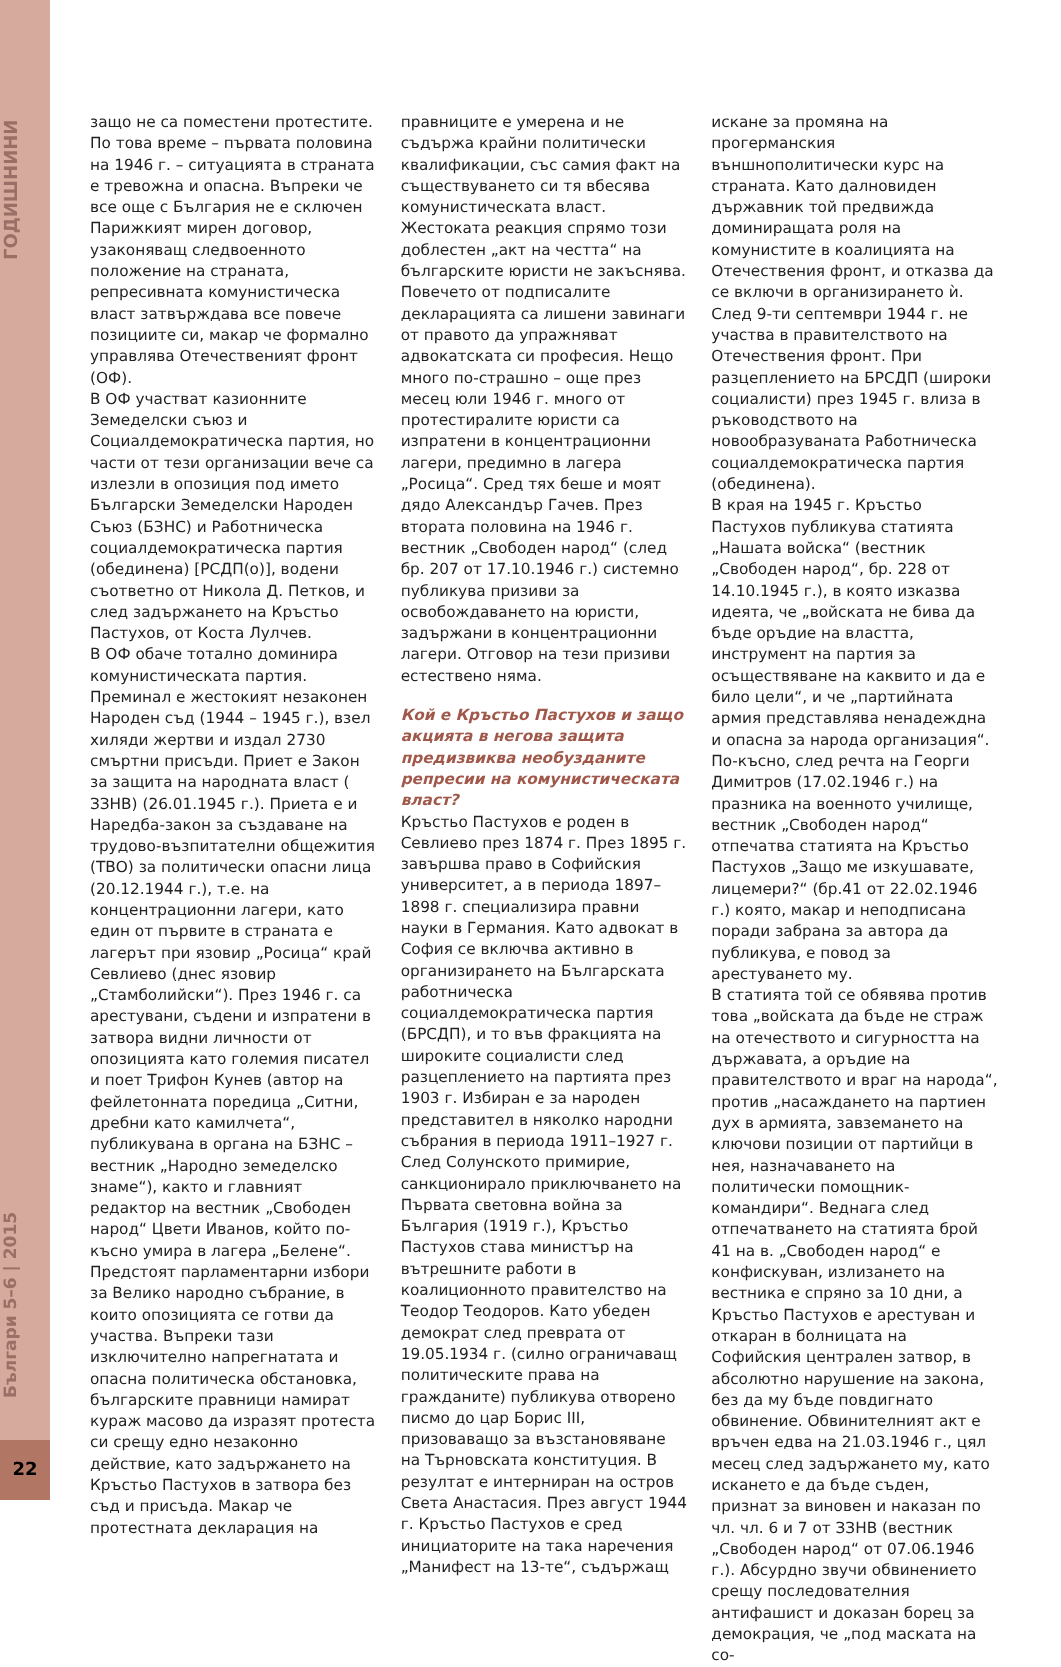ГОДИШНИНИ
Българи 5–6 | 2015
22
защо не са поместени протестите. По това време – първата половина на 1946 г. – ситуацията в страната е тревожна и опасна. Въпреки че все още с България не е сключен Парижкият мирен договор, узаконяващ следвоенното положение на страната, репресивната комунистическа власт затвърждава все повече позициите си, макар че формално управлява Отечественият фронт (ОФ).
В ОФ участват казионните Земеделски съюз и Социалдемократическа партия, но части от тези организации вече са излезли в опозиция под името Български Земеделски Народен Съюз (БЗНС) и Работническа социалдемократическа партия (обединена) [РСДП(о)], водени съответно от Никола Д. Петков, и след задържането на Кръстьо Пастухов, от Коста Лулчев.
В ОФ обаче тотално доминира комунистическата партия. Преминал е жестокият незаконен Народен съд (1944 – 1945 г.), взел хиляди жертви и издал 2730 смъртни присъди. Приет е Закон за защита на народната власт ( ЗЗНВ) (26.01.1945 г.). Приета е и Наредба-закон за създаване на трудово-възпитателни общежития (ТВО) за политически опасни лица (20.12.1944 г.), т.е. на концентрационни лагери, като един от първите в страната е лагерът при язовир „Росица“ край Севлиево (днес язовир „Стамболийски“). През 1946 г. са арестувани, съдени и изпратени в затвора видни личности от опозицията като големия писател и поет Трифон Кунев (автор на фейлетонната поредица „Ситни, дребни като камилчета“, публикувана в органа на БЗНС – вестник „Народно земеделско знаме“), както и главният редактор на вестник „Свободен народ“ Цвети Иванов, който по-късно умира в лагера „Белене“.
Предстоят парламентарни избори за Велико народно събрание, в които опозицията се готви да участва. Въпреки тази изключително напрегнатата и опасна политическа обстановка, българските правници намират кураж масово да изразят протеста си срещу едно незаконно действие, като задържането на Кръстьо Пастухов в затвора без съд и присъда. Макар че протестната декларация на
правниците е умерена и не съдържа крайни политически квалификации, със самия факт на съществуването си тя вбесява комунистическата власт. Жестоката реакция спрямо този доблестен „акт на честта“ на българските юристи не закъснява. Повечето от подписалите декларацията са лишени завинаги от правото да упражняват адвокатската си професия. Нещо много по-страшно – още през месец юли 1946 г. много от протестиралите юристи са изпратени в концентрационни лагери, предимно в лагера „Росица“. Сред тях беше и моят дядо Александър Гачев. През втората половина на 1946 г. вестник „Свободен народ“ (след бр. 207 от 17.10.1946 г.) системно публикува призиви за освобождаването на юристи, задържани в концентрационни лагери. Отговор на тези призиви естествено няма.
Кой е Кръстьо Пастухов и защо акцията в негова защита предизвиква необузданите репресии на комунистическата власт?
Кръстьо Пастухов е роден в Севлиево през 1874 г. През 1895 г. завършва право в Софийския университет, а в периода 1897–1898 г. специализира правни науки в Германия. Като адвокат в София се включва активно в организирането на Българската работническа социалдемократическа партия (БРСДП), и то във фракцията на широките социалисти след разцеплението на партията през 1903 г. Избиран е за народен представител в няколко народни събрания в периода 1911–1927 г. След Солунското примирие, санкционирало приключването на Първата световна война за България (1919 г.), Кръстьо Пастухов става министър на вътрешните работи в коалиционното правителство на Теодор Теодоров. Като убеден демократ след преврата от 19.05.1934 г. (силно ограничаващ политическите права на гражданите) публикува отворено писмо до цар Борис III, призоваващо за възстановяване на Търновската конституция. В резултат е интерниран на остров Света Анастасия. През август 1944 г. Кръстьо Пастухов е сред инициаторите на така наречения „Манифест на 13-те“, съдържащ
искане за промяна на прогерманския външнополитически курс на страната. Като далновиден държавник той предвижда доминиращата роля на комунистите в коалицията на Отечествения фронт, и отказва да се включи в организирането ѝ. След 9-ти септември 1944 г. не участва в правителството на Отечествения фронт. При разцеплението на БРСДП (широки социалисти) през 1945 г. влиза в ръководството на новообразуваната Работническа социалдемократическа партия (обединена).
В края на 1945 г. Кръстьо Пастухов публикува статията „Нашата войска“ (вестник „Свободен народ“, бр. 228 от 14.10.1945 г.), в която изказва идеята, че „войската не бива да бъде оръдие на властта, инструмент на партия за осъществяване на каквито и да е било цели“, и че „партийната армия представлява ненадеждна и опасна за народа организация“. По-късно, след речта на Георги Димитров (17.02.1946 г.) на празника на военното училище, вестник „Свободен народ“ отпечатва статията на Кръстьо Пастухов „Защо ме изкушавате, лицемери?“ (бр.41 от 22.02.1946 г.) която, макар и неподписана поради забрана за автора да публикува, е повод за арестуването му.
В статията той се обявява против това „войската да бъде не страж на отечеството и сигурността на държавата, а оръдие на правителството и враг на народа“, против „насаждането на партиен дух в армията, завземането на ключови позиции от партийци в нея, назначаването на политически помощник-командири“. Веднага след отпечатването на статията брой 41 на в. „Свободен народ“ е конфискуван, излизането на вестника е спряно за 10 дни, а Кръстьо Пастухов е арестуван и откаран в болницата на Софийския централен затвор, в абсолютно нарушение на закона, без да му бъде повдигнато обвинение. Обвинителният акт е връчен едва на 21.03.1946 г., цял месец след задържането му, като искането е да бъде съден, признат за виновен и наказан по чл. чл. 6 и 7 от ЗЗНВ (вестник „Свободен народ“ от 07.06.1946 г.). Абсурдно звучи обвинението срещу последователния антифашист и доказан борец за демокрация, че „под маската на со-